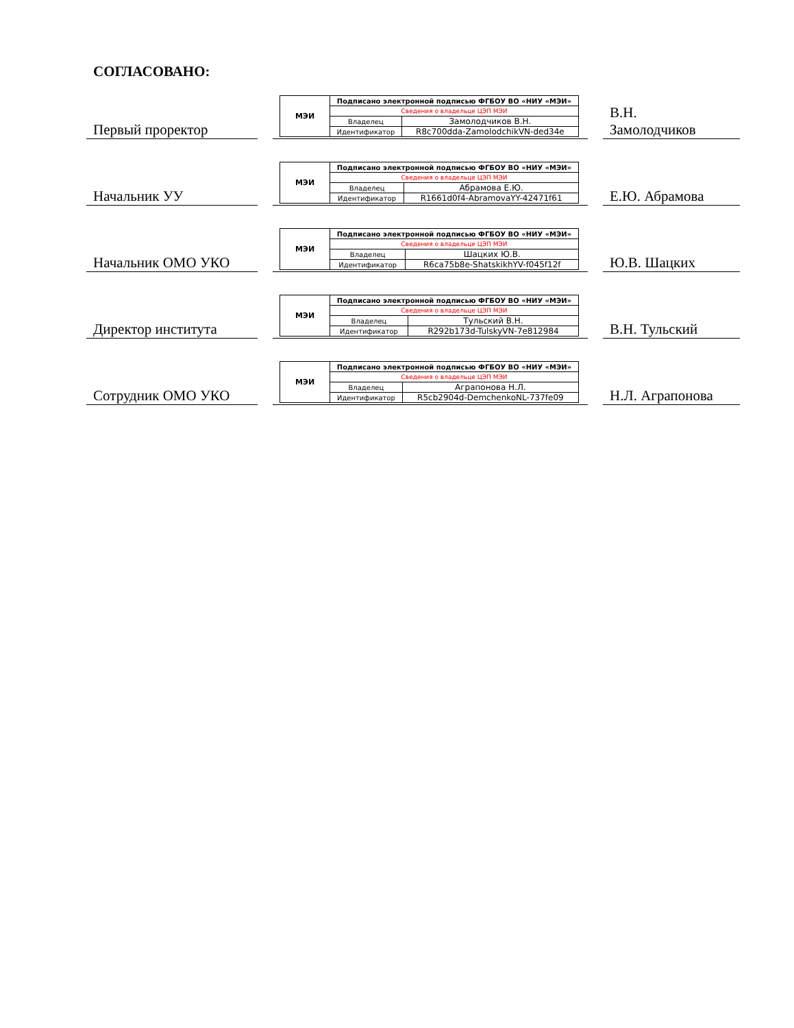СОГЛАСОВАНО:
Первый проректор
| МЭИ | Подписано электронной подписью ФГБОУ ВО «НИУ «МЭИ» | |
| | Сведения о владельце ЦЭП МЭИ | |
| | Владелец | Замолодчиков В.Н. |
| | Идентификатор | R8c700dda-ZamolodchikVN-ded34e |
В.Н.
Замолодчиков
Начальник УУ
| МЭИ | Подписано электронной подписью ФГБОУ ВО «НИУ «МЭИ» | |
| | Сведения о владельце ЦЭП МЭИ | |
| | Владелец | Абрамова Е.Ю. |
| | Идентификатор | R1661d0f4-AbramovaYY-42471f61 |
Е.Ю. Абрамова
Начальник ОМО УКО
| МЭИ | Подписано электронной подписью ФГБОУ ВО «НИУ «МЭИ» | |
| | Сведения о владельце ЦЭП МЭИ | |
| | Владелец | Шацких Ю.В. |
| | Идентификатор | R6ca75b8e-ShatskikhYV-f045f12f |
Ю.В. Шацких
Директор института
| МЭИ | Подписано электронной подписью ФГБОУ ВО «НИУ «МЭИ» | |
| | Сведения о владельце ЦЭП МЭИ | |
| | Владелец | Тульский В.Н. |
| | Идентификатор | R292b173d-TulskyVN-7e812984 |
В.Н. Тульский
Сотрудник ОМО УКО
| МЭИ | Подписано электронной подписью ФГБОУ ВО «НИУ «МЭИ» | |
| | Сведения о владельце ЦЭП МЭИ | |
| | Владелец | Аграпонова Н.Л. |
| | Идентификатор | R5cb2904d-DemchenkoNL-737fe09 |
Н.Л. Аграпонова